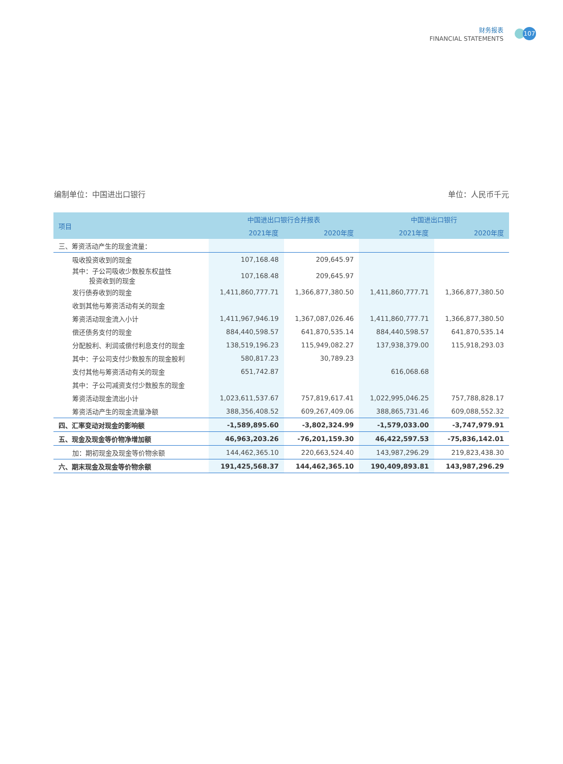财务报表
FINANCIAL STATEMENTS
107
编制单位：中国进出口银行 单位：人民币千元
| 项目 | 中国进出口银行合并报表 | | 中国进出口银行 | |
| --- | --- | --- | --- | --- |
| | 2021年度 | 2020年度 | 2021年度 | 2020年度 |
| 三、筹资活动产生的现金流量： | | | | |
| 吸收投资收到的现金 | 107,168.48 | 209,645.97 | | |
| 其中：子公司吸收少数股东权益性 投资收到的现金 | 107,168.48 | 209,645.97 | | |
| 发行债券收到的现金 | 1,411,860,777.71 | 1,366,877,380.50 | 1,411,860,777.71 | 1,366,877,380.50 |
| 收到其他与筹资活动有关的现金 | | | | |
| 筹资活动现金流入小计 | 1,411,967,946.19 | 1,367,087,026.46 | 1,411,860,777.71 | 1,366,877,380.50 |
| 偿还债务支付的现金 | 884,440,598.57 | 641,870,535.14 | 884,440,598.57 | 641,870,535.14 |
| 分配股利、利润或偿付利息支付的现金 | 138,519,196.23 | 115,949,082.27 | 137,938,379.00 | 115,918,293.03 |
| 其中：子公司支付少数股东的现金股利 | 580,817.23 | 30,789.23 | | |
| 支付其他与筹资活动有关的现金 | 651,742.87 | | 616,068.68 | |
| 其中：子公司减资支付少数股东的现金 | | | | |
| 筹资活动现金流出小计 | 1,023,611,537.67 | 757,819,617.41 | 1,022,995,046.25 | 757,788,828.17 |
| 筹资活动产生的现金流量净额 | 388,356,408.52 | 609,267,409.06 | 388,865,731.46 | 609,088,552.32 |
| 四、汇率变动对现金的影响额 | -1,589,895.60 | -3,802,324.99 | -1,579,033.00 | -3,747,979.91 |
| 五、现金及现金等价物净增加额 | 46,963,203.26 | -76,201,159.30 | 46,422,597.53 | -75,836,142.01 |
| 加：期初现金及现金等价物余额 | 144,462,365.10 | 220,663,524.40 | 143,987,296.29 | 219,823,438.30 |
| 六、期末现金及现金等价物余额 | 191,425,568.37 | 144,462,365.10 | 190,409,893.81 | 143,987,296.29 |